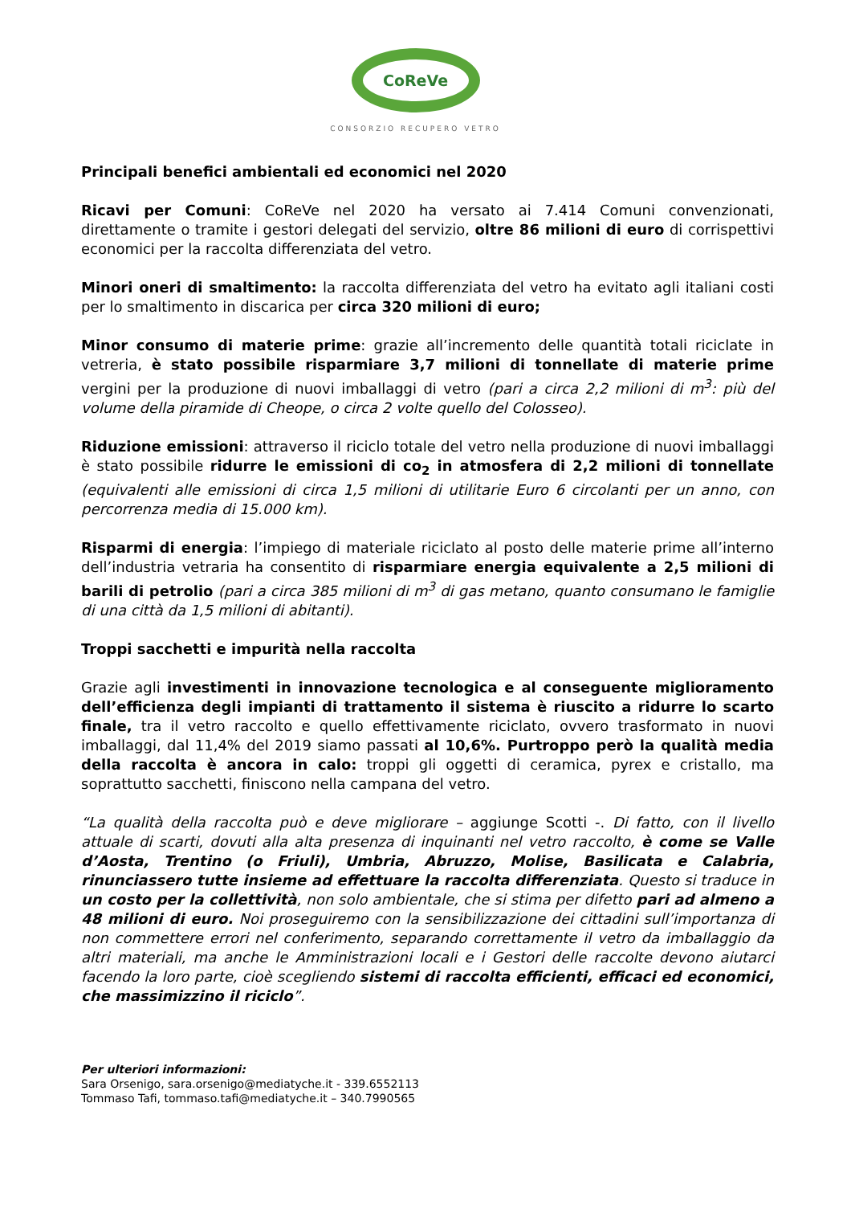CoReVe
CONSORZIO RECUPERO VETRO
Principali benefici ambientali ed economici nel 2020
Ricavi per Comuni: CoReVe nel 2020 ha versato ai 7.414 Comuni convenzionati, direttamente o tramite i gestori delegati del servizio, oltre 86 milioni di euro di corrispettivi economici per la raccolta differenziata del vetro.
Minori oneri di smaltimento: la raccolta differenziata del vetro ha evitato agli italiani costi per lo smaltimento in discarica per circa 320 milioni di euro;
Minor consumo di materie prime: grazie all’incremento delle quantità totali riciclate in vetreria, è stato possibile risparmiare 3,7 milioni di tonnellate di materie prime vergini per la produzione di nuovi imballaggi di vetro (pari a circa 2,2 milioni di m<sup>3</sup>: più del volume della piramide di Cheope, o circa 2 volte quello del Colosseo).
Riduzione emissioni: attraverso il riciclo totale del vetro nella produzione di nuovi imballaggi è stato possibile ridurre le emissioni di co<sub>2</sub> in atmosfera di 2,2 milioni di tonnellate (equivalenti alle emissioni di circa 1,5 milioni di utilitarie Euro 6 circolanti per un anno, con percorrenza media di 15.000 km).
Risparmi di energia: l’impiego di materiale riciclato al posto delle materie prime all’interno dell’industria vetraria ha consentito di risparmiare energia equivalente a 2,5 milioni di barili di petrolio (pari a circa 385 milioni di m<sup>3</sup> di gas metano, quanto consumano le famiglie di una città da 1,5 milioni di abitanti).
Troppi sacchetti e impurità nella raccolta
Grazie agli investimenti in innovazione tecnologica e al conseguente miglioramento dell’efficienza degli impianti di trattamento il sistema è riuscito a ridurre lo scarto finale, tra il vetro raccolto e quello effettivamente riciclato, ovvero trasformato in nuovi imballaggi, dal 11,4% del 2019 siamo passati al 10,6%. Purtroppo però la qualità media della raccolta è ancora in calo: troppi gli oggetti di ceramica, pyrex e cristallo, ma soprattutto sacchetti, finiscono nella campana del vetro.
“La qualità della raccolta può e deve migliorare – aggiunge Scotti -. Di fatto, con il livello attuale di scarti, dovuti alla alta presenza di inquinanti nel vetro raccolto, è come se Valle d’Aosta, Trentino (o Friuli), Umbria, Abruzzo, Molise, Basilicata e Calabria, rinunciassero tutte insieme ad effettuare la raccolta differenziata. Questo si traduce in un costo per la collettività, non solo ambientale, che si stima per difetto pari ad almeno a 48 milioni di euro. Noi proseguiremo con la sensibilizzazione dei cittadini sull’importanza di non commettere errori nel conferimento, separando correttamente il vetro da imballaggio da altri materiali, ma anche le Amministrazioni locali e i Gestori delle raccolte devono aiutarci facendo la loro parte, cioè scegliendo sistemi di raccolta efficienti, efficaci ed economici, che massimizzino il riciclo”.
Per ulteriori informazioni:
Sara Orsenigo, sara.orsenigo@mediatyche.it - 339.6552113
Tommaso Tafi, tommaso.tafi@mediatyche.it – 340.7990565